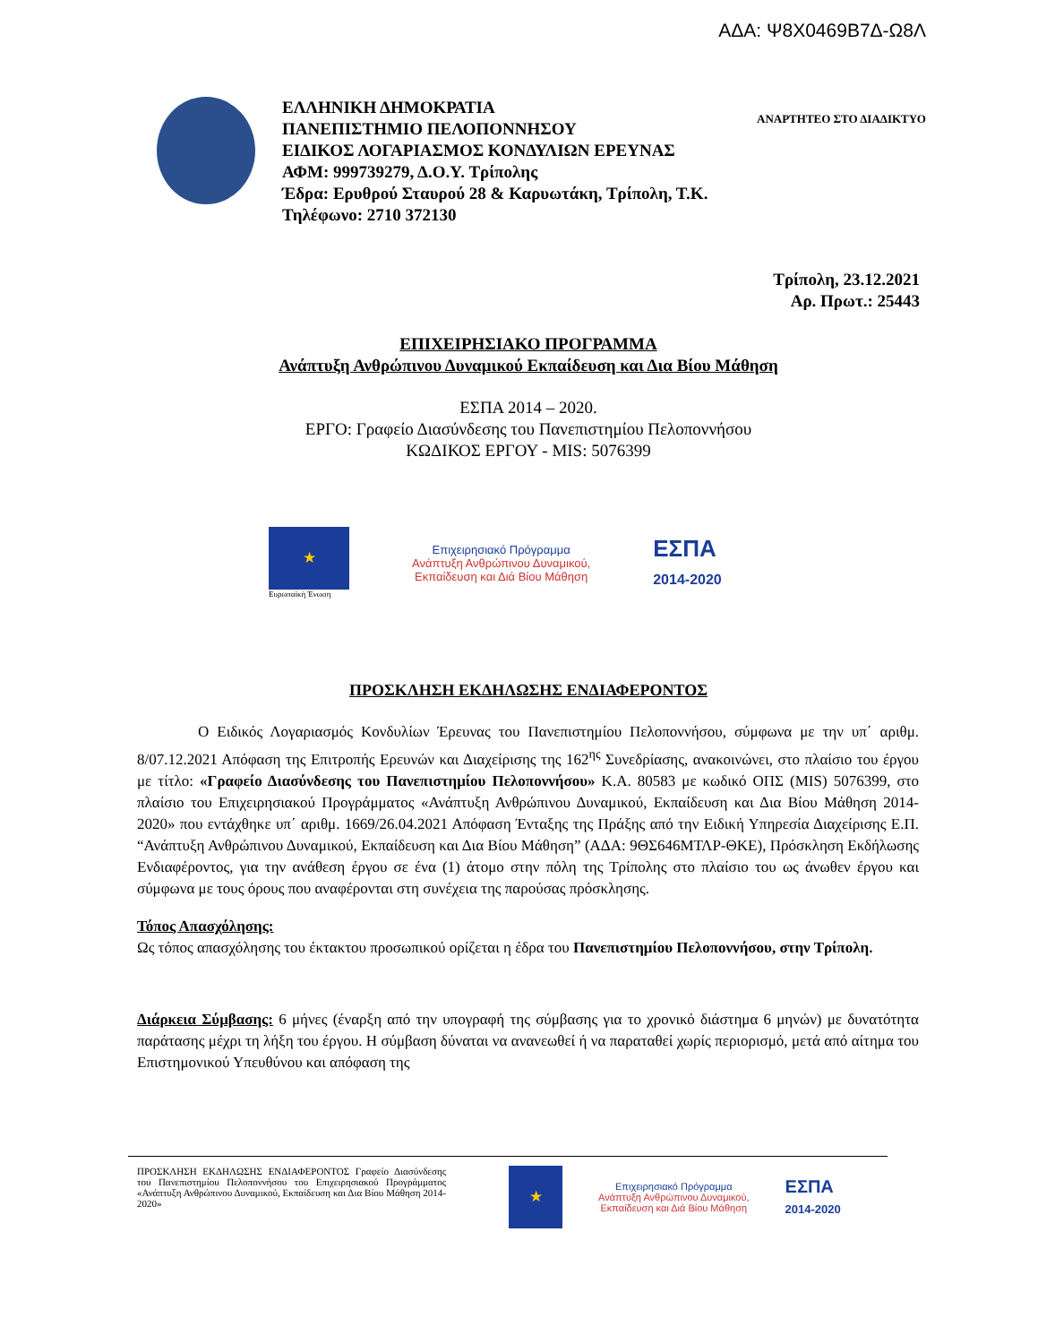ΑΔΑ: Ψ8Χ0469Β7Δ-Ω8Λ
ΕΛΛΗΝΙΚΗ ΔΗΜΟΚΡΑΤΙΑ
ΠΑΝΕΠΙΣΤΗΜΙΟ ΠΕΛΟΠΟΝΝΗΣΟΥ
ΕΙΔΙΚΟΣ ΛΟΓΑΡΙΑΣΜΟΣ ΚΟΝΔΥΛΙΩΝ ΕΡΕΥΝΑΣ
ΑΦΜ: 999739279, Δ.Ο.Υ. Τρίπολης
Έδρα: Ερυθρού Σταυρού 28 & Καρυωτάκη, Τρίπολη, Τ.Κ.
Τηλέφωνο: 2710 372130
ΑΝΑΡΤΗΤΕΟ ΣΤΟ ΔΙΑΔΙΚΤΥΟ
Τρίπολη, 23.12.2021
Αρ. Πρωτ.: 25443
ΕΠΙΧΕΙΡΗΣΙΑΚΟ ΠΡΟΓΡΑΜΜΑ
Ανάπτυξη Ανθρώπινου Δυναμικού Εκπαίδευση και Δια Βίου Μάθηση
ΕΣΠΑ 2014 – 2020.
ΕΡΓΟ: Γραφείο Διασύνδεσης του Πανεπιστημίου Πελοποννήσου
ΚΩΔΙΚΟΣ ΕΡΓΟΥ - MIS: 5076399
★
Ευρωπαϊκή Ένωση
Επιχειρησιακό Πρόγραμμα
Ανάπτυξη Ανθρώπινου Δυναμικού,
Εκπαίδευση και Διά Βίου Μάθηση
ΕΣΠΑ
2014-2020
ΠΡΟΣΚΛΗΣΗ ΕΚΔΗΛΩΣΗΣ ΕΝΔΙΑΦΕΡΟΝΤΟΣ
Ο Ειδικός Λογαριασμός Κονδυλίων Έρευνας του Πανεπιστημίου Πελοποννήσου, σύμφωνα με την υπ΄ αριθμ. 8/07.12.2021 Απόφαση της Επιτροπής Ερευνών και Διαχείρισης της 162<sup>ης</sup> Συνεδρίασης, ανακοινώνει, στο πλαίσιο του έργου με τίτλο: «Γραφείο Διασύνδεσης του Πανεπιστημίου Πελοποννήσου» Κ.Α. 80583 με κωδικό ΟΠΣ (MIS) 5076399, στο πλαίσιο του Επιχειρησιακού Προγράμματος «Ανάπτυξη Ανθρώπινου Δυναμικού, Εκπαίδευση και Δια Βίου Μάθηση 2014-2020» που εντάχθηκε υπ΄ αριθμ. 1669/26.04.2021 Απόφαση Ένταξης της Πράξης από την Ειδική Υπηρεσία Διαχείρισης Ε.Π. “Ανάπτυξη Ανθρώπινου Δυναμικού, Εκπαίδευση και Δια Βίου Μάθηση” (ΑΔΑ: 9ΘΣ646ΜΤΛΡ-ΘΚΕ), Πρόσκληση Εκδήλωσης Ενδιαφέροντος, για την ανάθεση έργου σε ένα (1) άτομο στην πόλη της Τρίπολης στο πλαίσιο του ως άνωθεν έργου και σύμφωνα με τους όρους που αναφέρονται στη συνέχεια της παρούσας πρόσκλησης.
Τόπος Απασχόλησης:
Ως τόπος απασχόλησης του έκτακτου προσωπικού ορίζεται η έδρα του Πανεπιστημίου Πελοποννήσου, στην Τρίπολη.
Διάρκεια Σύμβασης: 6 μήνες (έναρξη από την υπογραφή της σύμβασης για το χρονικό διάστημα 6 μηνών) με δυνατότητα παράτασης μέχρι τη λήξη του έργου. Η σύμβαση δύναται να ανανεωθεί ή να παραταθεί χωρίς περιορισμό, μετά από αίτημα του Επιστημονικού Υπευθύνου και απόφαση της
ΠΡΟΣΚΛΗΣΗ ΕΚΔΗΛΩΣΗΣ ΕΝΔΙΑΦΕΡΟΝΤΟΣ Γραφείο Διασύνδεσης του Πανεπιστημίου Πελοποννήσου του Επιχειρησιακού Προγράμματος «Ανάπτυξη Ανθρώπινου Δυναμικού, Εκπαίδευση και Δια Βίου Μάθηση 2014-2020»
★
Επιχειρησιακό Πρόγραμμα
Ανάπτυξη Ανθρώπινου Δυναμικού,
Εκπαίδευση και Διά Βίου Μάθηση
ΕΣΠΑ
2014-2020